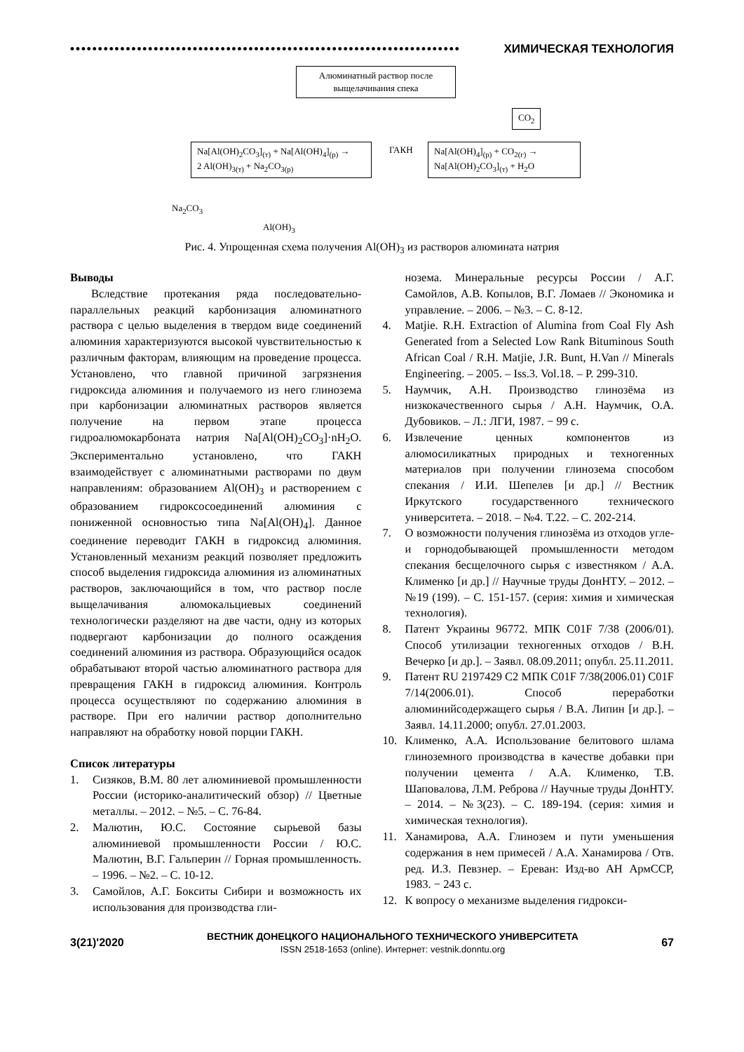•••••••••••••••••••••••••••••••••••••••••••••••••••••••••••••••••••••• ХИМИЧЕСКАЯ ТЕХНОЛОГИЯ
Алюминатный раствор после выщелачивания спека
CO<sub>2</sub>
Na[Al(OH)<sub>2</sub>CO<sub>3</sub>]<sub>(т)</sub> + Na[Al(OH)<sub>4</sub>]<sub>(р)</sub> →
2 Al(OH)<sub>3(т)</sub> + Na<sub>2</sub>CO<sub>3(р)</sub>
ГАКН
Na[Al(OH)<sub>4</sub>]<sub>(р)</sub> + CO<sub>2(г)</sub> →
Na[Al(OH)<sub>2</sub>CO<sub>3</sub>]<sub>(т)</sub> + H<sub>2</sub>O
Na<sub>2</sub>CO<sub>3</sub>
Al(OH)<sub>3</sub>
Рис. 4. Упрощенная схема получения Al(OH)<sub>3</sub> из растворов алюмината натрия
Выводы
Вследствие протекания ряда последовательно-параллельных реакций карбонизация алюминатного раствора с целью выделения в твердом виде соединений алюминия характеризуются высокой чувствительностью к различным факторам, влияющим на проведение процесса. Установлено, что главной причиной загрязнения гидроксида алюминия и получаемого из него глинозема при карбонизации алюминатных растворов является получение на первом этапе процесса гидроалюмокарбоната натрия Na[Al(OH)<sub>2</sub>CO<sub>3</sub>]·nH<sub>2</sub>O. Экспериментально установлено, что ГАКН взаимодействует с алюминатными растворами по двум направлениям: образованием Al(OH)<sub>3</sub> и растворением с образованием гидроксосоединений алюминия с пониженной основностью типа Na[Al(OH)<sub>4</sub>]. Данное соединение переводит ГАКН в гидроксид алюминия. Установленный механизм реакций позволяет предложить способ выделения гидроксида алюминия из алюминатных растворов, заключающийся в том, что раствор после выщелачивания алюмокальциевых соединений технологически разделяют на две части, одну из которых подвергают карбонизации до полного осаждения соединений алюминия из раствора. Образующийся осадок обрабатывают второй частью алюминатного раствора для превращения ГАКН в гидроксид алюминия. Контроль процесса осуществляют по содержанию алюминия в растворе. При его наличии раствор дополнительно направляют на обработку новой порции ГАКН.
Список литературы
1. Сизяков, В.М. 80 лет алюминиевой промышленности России (историко-аналитический обзор) // Цветные металлы. – 2012. – №5. – С. 76-84.
2. Малютин, Ю.С. Состояние сырьевой базы алюминиевой промышленности России / Ю.С. Малютин, В.Г. Гальперин // Горная промышленность. – 1996. – №2. – С. 10-12.
3. Самойлов, А.Г. Бокситы Сибири и возможность их использования для производства гли-
нозема. Минеральные ресурсы России / А.Г. Самойлов, А.В. Копылов, В.Г. Ломаев // Экономика и управление. – 2006. – №3. – С. 8-12.
4. Matjie. R.H. Extraction of Alumina from Coal Fly Ash Generated from a Selected Low Rank Bituminous South African Coal / R.H. Matjie, J.R. Bunt, H.Van // Minerals Engineering. – 2005. – Iss.3. Vol.18. – P. 299-310.
5. Наумчик, А.Н. Производство глинозёма из низкокачественного сырья / А.Н. Наумчик, О.А. Дубовиков. – Л.: ЛГИ, 1987. − 99 с.
6. Извлечение ценных компонентов из алюмосиликатных природных и техногенных материалов при получении глинозема способом спекания / И.И. Шепелев [и др.] // Вестник Иркутского государственного технического университета. – 2018. – №4. Т.22. – С. 202-214.
7. О возможности получения глинозёма из отходов угле- и горнодобывающей промышленности методом спекания бесщелочного сырья с известняком / А.А. Клименко [и др.] // Научные труды ДонНТУ. – 2012. – №19 (199). – С. 151-157. (серия: химия и химическая технология).
8. Патент Украины 96772. МПК C01F 7/38 (2006/01). Способ утилизации техногенных отходов / В.Н. Вечерко [и др.]. – Заявл. 08.09.2011; опубл. 25.11.2011.
9. Патент RU 2197429 C2 МПК C01F 7/38(2006.01) C01F 7/14(2006.01). Способ переработки алюминийсодержащего сырья / В.А. Липин [и др.]. – Заявл. 14.11.2000; опубл. 27.01.2003.
10. Клименко, А.А. Использование белитового шлама глиноземного производства в качестве добавки при получении цемента / А.А. Клименко, Т.В. Шаповалова, Л.М. Реброва // Научные труды ДонНТУ. – 2014. – №3(23). – С. 189-194. (серия: химия и химическая технология).
11. Ханамирова, А.А. Глинозем и пути уменьшения содержания в нем примесей / А.А. Ханамирова / Отв. ред. И.З. Певзнер. – Ереван: Изд-во АН АрмССР, 1983. − 243 с.
12. К вопросу о механизме выделения гидрокси-
3(21)'2020
ВЕСТНИК ДОНЕЦКОГО НАЦИОНАЛЬНОГО ТЕХНИЧЕСКОГО УНИВЕРСИТЕТА
ISSN 2518-1653 (online). Интернет: vestnik.donntu.org
67